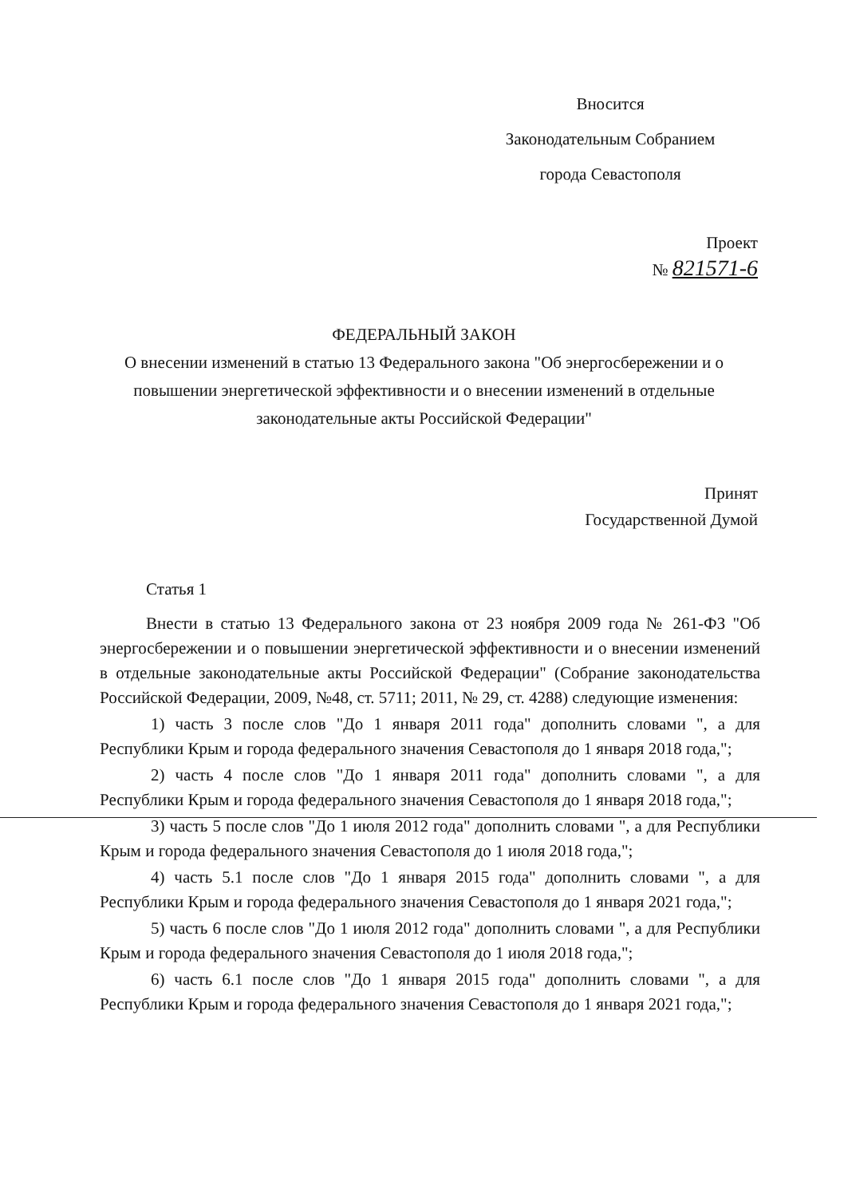Вносится
Законодательным Собранием
города Севастополя
Проект
№ 821571-6
ФЕДЕРАЛЬНЫЙ ЗАКОН
О внесении изменений в статью 13 Федерального закона "Об энергосбережении и о повышении энергетической эффективности и о внесении изменений в отдельные законодательные акты Российской Федерации"
Принят
Государственной Думой
Статья 1
Внести в статью 13 Федерального закона от 23 ноября 2009 года № 261-ФЗ "Об энергосбережении и о повышении энергетической эффективности и о внесении изменений в отдельные законодательные акты Российской Федерации" (Собрание законодательства Российской Федерации, 2009, №48, ст. 5711; 2011, № 29, ст. 4288) следующие изменения:
1) часть 3 после слов "До 1 января 2011 года" дополнить словами ", а для Республики Крым и города федерального значения Севастополя до 1 января 2018 года,";
2) часть 4 после слов "До 1 января 2011 года" дополнить словами ", а для Республики Крым и города федерального значения Севастополя до 1 января 2018 года,";
3) часть 5 после слов "До 1 июля 2012 года" дополнить словами ", а для Республики Крым и города федерального значения Севастополя до 1 июля 2018 года,";
4) часть 5.1 после слов "До 1 января 2015 года" дополнить словами ", а для Республики Крым и города федерального значения Севастополя до 1 января 2021 года,";
5) часть 6 после слов "До 1 июля 2012 года" дополнить словами ", а для Республики Крым и города федерального значения Севастополя до 1 июля 2018 года,";
6) часть 6.1 после слов "До 1 января 2015 года" дополнить словами ", а для Республики Крым и города федерального значения Севастополя до 1 января 2021 года,";